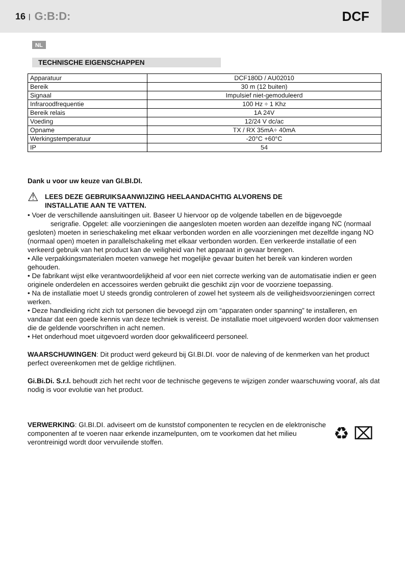16 | G:B:D: DCF
NL
TECHNISCHE EIGENSCHAPPEN
| Apparatuur | DCF180D / AU02010 |
| Bereik | 30 m (12 buiten) |
| Signaal | Impulsief niet-gemoduleerd |
| Infraroodfrequentie | 100 Hz ÷ 1 Khz |
| Bereik relais | 1A 24V |
| Voeding | 12/24 V dc/ac |
| Opname | TX / RX 35mA÷ 40mA |
| Werkingstemperatuur | -20°C +60°C |
| IP | 54 |
Dank u voor uw keuze van GI.BI.DI.
⚠ LEES DEZE GEBRUIKSAANWIJZING HEELAANDACHTIG ALVORENS DE
INSTALLATIE AAN TE VATTEN.
• Voer de verschillende aansluitingen uit. Baseer U hiervoor op de volgende tabellen en de bijgevoegde serigrafie. Opgelet: alle voorzieningen die aangesloten moeten worden aan dezelfde ingang NC (normaal gesloten) moeten in serieschakeling met elkaar verbonden worden en alle voorzieningen met dezelfde ingang NO (normaal open) moeten in parallelschakeling met elkaar verbonden worden. Een verkeerde installatie of een verkeerd gebruik van het product kan de veiligheid van het apparaat in gevaar brengen.
• Alle verpakkingsmaterialen moeten vanwege het mogelijke gevaar buiten het bereik van kinderen worden gehouden.
• De fabrikant wijst elke verantwoordelijkheid af voor een niet correcte werking van de automatisatie indien er geen originele onderdelen en accessoires werden gebruikt die geschikt zijn voor de voorziene toepassing.
• Na de installatie moet U steeds grondig controleren of zowel het systeem als de veiligheidsvoorzieningen correct werken.
• Deze handleiding richt zich tot personen die bevoegd zijn om “apparaten onder spanning” te installeren, en vandaar dat een goede kennis van deze techniek is vereist. De installatie moet uitgevoerd worden door vakmensen die de geldende voorschriften in acht nemen.
• Het onderhoud moet uitgevoerd worden door gekwalificeerd personeel.
WAARSCHUWINGEN: Dit product werd gekeurd bij GI.BI.DI. voor de naleving of de kenmerken van het product perfect overeenkomen met de geldige richtlijnen.
Gi.Bi.Di. S.r.l. behoudt zich het recht voor de technische gegevens te wijzigen zonder waarschuwing vooraf, als dat nodig is voor evolutie van het product.
VERWERKING: GI.BI.DI. adviseert om de kunststof componenten te recyclen en de elektronische componenten af te voeren naar erkende inzamelpunten, om te voorkomen dat het milieu verontreinigd wordt door vervuilende stoffen.
♻ ⌧